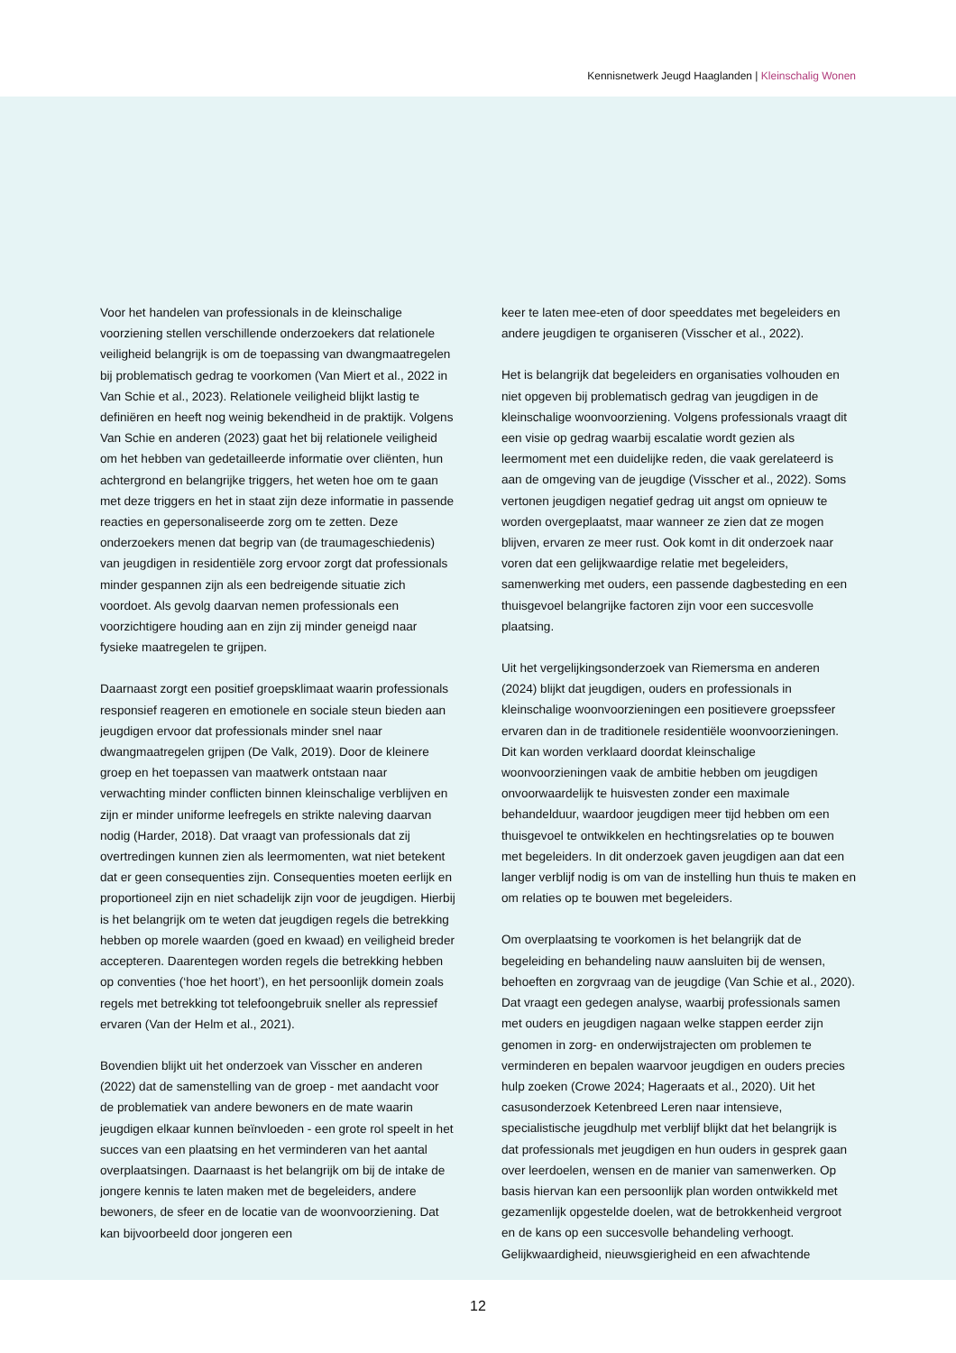Kennisnetwerk Jeugd Haaglanden | Kleinschalig Wonen
Voor het handelen van professionals in de kleinschalige voorziening stellen verschillende onderzoekers dat relationele veiligheid belangrijk is om de toepassing van dwangmaatregelen bij problematisch gedrag te voorkomen (Van Miert et al., 2022 in Van Schie et al., 2023). Relationele veiligheid blijkt lastig te definiëren en heeft nog weinig bekendheid in de praktijk. Volgens Van Schie en anderen (2023) gaat het bij relationele veiligheid om het hebben van gedetailleerde informatie over cliënten, hun achtergrond en belangrijke triggers, het weten hoe om te gaan met deze triggers en het in staat zijn deze informatie in passende reacties en gepersonaliseerde zorg om te zetten. Deze onderzoekers menen dat begrip van (de traumageschiedenis) van jeugdigen in residentiële zorg ervoor zorgt dat professionals minder gespannen zijn als een bedreigende situatie zich voordoet. Als gevolg daarvan nemen professionals een voorzichtigere houding aan en zijn zij minder geneigd naar fysieke maatregelen te grijpen.
Daarnaast zorgt een positief groepsklimaat waarin professionals responsief reageren en emotionele en sociale steun bieden aan jeugdigen ervoor dat professionals minder snel naar dwangmaatregelen grijpen (De Valk, 2019). Door de kleinere groep en het toepassen van maatwerk ontstaan naar verwachting minder conflicten binnen kleinschalige verblijven en zijn er minder uniforme leefregels en strikte naleving daarvan nodig (Harder, 2018). Dat vraagt van professionals dat zij overtredingen kunnen zien als leermomenten, wat niet betekent dat er geen consequenties zijn. Consequenties moeten eerlijk en proportioneel zijn en niet schadelijk zijn voor de jeugdigen. Hierbij is het belangrijk om te weten dat jeugdigen regels die betrekking hebben op morele waarden (goed en kwaad) en veiligheid breder accepteren. Daarentegen worden regels die betrekking hebben op conventies (‘hoe het hoort’), en het persoonlijk domein zoals regels met betrekking tot telefoongebruik sneller als repressief ervaren (Van der Helm et al., 2021).
Bovendien blijkt uit het onderzoek van Visscher en anderen (2022) dat de samenstelling van de groep - met aandacht voor de problematiek van andere bewoners en de mate waarin jeugdigen elkaar kunnen beïnvloeden - een grote rol speelt in het succes van een plaatsing en het verminderen van het aantal overplaatsingen. Daarnaast is het belangrijk om bij de intake de jongere kennis te laten maken met de begeleiders, andere bewoners, de sfeer en de locatie van de woonvoorziening. Dat kan bijvoorbeeld door jongeren een
keer te laten mee-eten of door speeddates met begeleiders en andere jeugdigen te organiseren (Visscher et al., 2022).
Het is belangrijk dat begeleiders en organisaties volhouden en niet opgeven bij problematisch gedrag van jeugdigen in de kleinschalige woonvoorziening. Volgens professionals vraagt dit een visie op gedrag waarbij escalatie wordt gezien als leermoment met een duidelijke reden, die vaak gerelateerd is aan de omgeving van de jeugdige (Visscher et al., 2022). Soms vertonen jeugdigen negatief gedrag uit angst om opnieuw te worden overgeplaatst, maar wanneer ze zien dat ze mogen blijven, ervaren ze meer rust. Ook komt in dit onderzoek naar voren dat een gelijkwaardige relatie met begeleiders, samenwerking met ouders, een passende dagbesteding en een thuisgevoel belangrijke factoren zijn voor een succesvolle plaatsing.
Uit het vergelijkingsonderzoek van Riemersma en anderen (2024) blijkt dat jeugdigen, ouders en professionals in kleinschalige woonvoorzieningen een positievere groepssfeer ervaren dan in de traditionele residentiële woonvoorzieningen. Dit kan worden verklaard doordat kleinschalige woonvoorzieningen vaak de ambitie hebben om jeugdigen onvoorwaardelijk te huisvesten zonder een maximale behandelduur, waardoor jeugdigen meer tijd hebben om een thuisgevoel te ontwikkelen en hechtingsrelaties op te bouwen met begeleiders. In dit onderzoek gaven jeugdigen aan dat een langer verblijf nodig is om van de instelling hun thuis te maken en om relaties op te bouwen met begeleiders.
Om overplaatsing te voorkomen is het belangrijk dat de begeleiding en behandeling nauw aansluiten bij de wensen, behoeften en zorgvraag van de jeugdige (Van Schie et al., 2020). Dat vraagt een gedegen analyse, waarbij professionals samen met ouders en jeugdigen nagaan welke stappen eerder zijn genomen in zorg- en onderwijstrajecten om problemen te verminderen en bepalen waarvoor jeugdigen en ouders precies hulp zoeken (Crowe 2024; Hageraats et al., 2020). Uit het casusonderzoek Ketenbreed Leren naar intensieve, specialistische jeugdhulp met verblijf blijkt dat het belangrijk is dat professionals met jeugdigen en hun ouders in gesprek gaan over leerdoelen, wensen en de manier van samenwerken. Op basis hiervan kan een persoonlijk plan worden ontwikkeld met gezamenlijk opgestelde doelen, wat de betrokkenheid vergroot en de kans op een succesvolle behandeling verhoogt. Gelijkwaardigheid, nieuwsgierigheid en een afwachtende
12